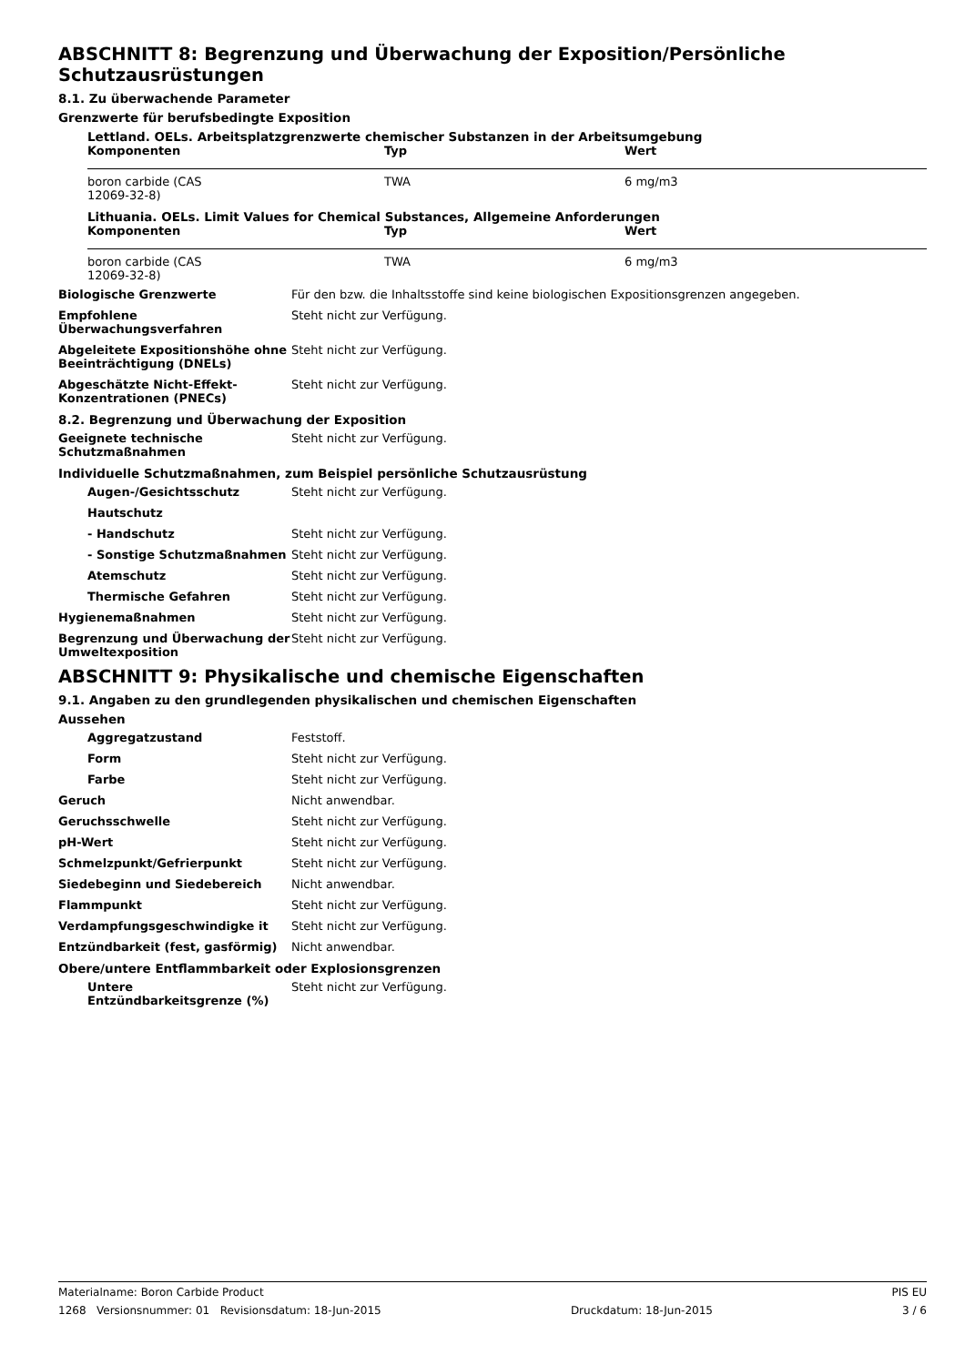ABSCHNITT 8: Begrenzung und Überwachung der Exposition/Persönliche Schutzausrüstungen
8.1. Zu überwachende Parameter
Grenzwerte für berufsbedingte Exposition
Lettland. OELs. Arbeitsplatzgrenzwerte chemischer Substanzen in der Arbeitsumgebung
| Komponenten | Typ | Wert |
| --- | --- | --- |
| boron carbide (CAS 12069-32-8) | TWA | 6 mg/m3 |
Lithuania. OELs. Limit Values for Chemical Substances, Allgemeine Anforderungen
| Komponenten | Typ | Wert |
| --- | --- | --- |
| boron carbide (CAS 12069-32-8) | TWA | 6 mg/m3 |
Biologische Grenzwerte Für den bzw. die Inhaltsstoffe sind keine biologischen Expositionsgrenzen angegeben.
Empfohlene Überwachungsverfahren Steht nicht zur Verfügung.
Abgeleitete Expositionshöhe ohne Beeinträchtigung (DNELs)
Steht nicht zur Verfügung.
Abgeschätzte Nicht-Effekt-Konzentrationen (PNECs)
Steht nicht zur Verfügung.
8.2. Begrenzung und Überwachung der Exposition
Geeignete technische Schutzmaßnahmen
Steht nicht zur Verfügung.
Individuelle Schutzmaßnahmen, zum Beispiel persönliche Schutzausrüstung
Augen-/Gesichtsschutz Steht nicht zur Verfügung.
Hautschutz
- Handschutz Steht nicht zur Verfügung.
- Sonstige Schutzmaßnahmen Steht nicht zur Verfügung.
Atemschutz Steht nicht zur Verfügung.
Thermische Gefahren Steht nicht zur Verfügung.
Hygienemaßnahmen Steht nicht zur Verfügung.
Begrenzung und Überwachung der Umweltexposition
Steht nicht zur Verfügung.
ABSCHNITT 9: Physikalische und chemische Eigenschaften
9.1. Angaben zu den grundlegenden physikalischen und chemischen Eigenschaften
Aussehen
Aggregatzustand Feststoff.
Form Steht nicht zur Verfügung.
Farbe Steht nicht zur Verfügung.
Geruch Nicht anwendbar.
Geruchsschwelle Steht nicht zur Verfügung.
pH-Wert Steht nicht zur Verfügung.
Schmelzpunkt/Gefrierpunkt Steht nicht zur Verfügung.
Siedebeginn und Siedebereich Nicht anwendbar.
Flammpunkt Steht nicht zur Verfügung.
Verdampfungsgeschwindigke it Steht nicht zur Verfügung.
Entzündbarkeit (fest, gasförmig) Nicht anwendbar.
Obere/untere Entflammbarkeit oder Explosionsgrenzen
Untere Entzündbarkeitsgrenze (%)
Steht nicht zur Verfügung.
Materialname: Boron Carbide Product PIS EU
1268 Versionsnummer: 01 Revisionsdatum: 18-Jun-2015 Druckdatum: 18-Jun-2015 3 / 6